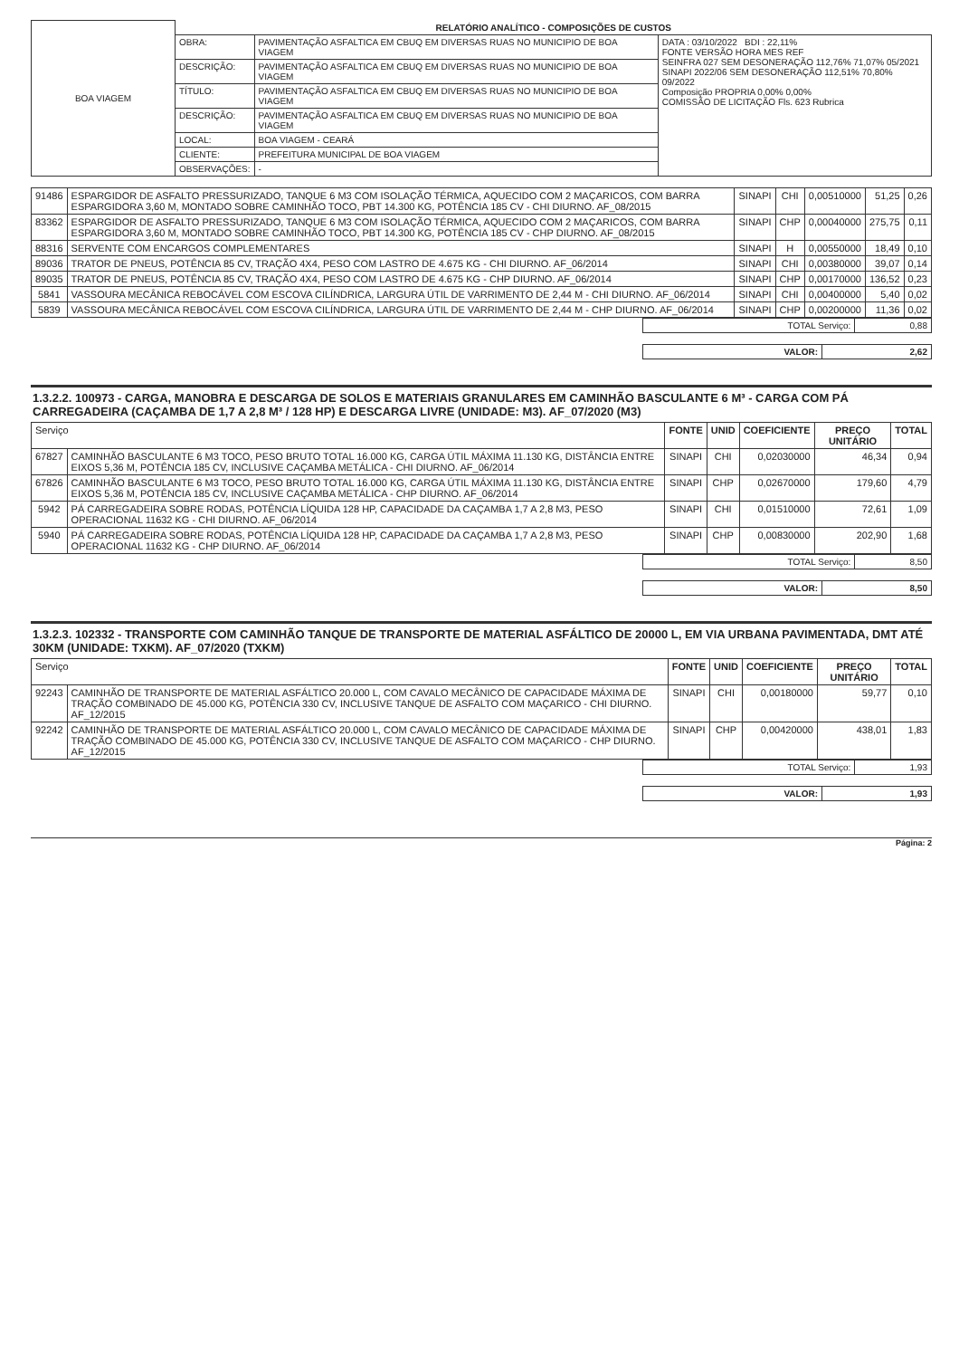| BOA VIAGEM | RELATÓRIO ANALÍTICO - COMPOSIÇÕES DE CUSTOS | | |
| | OBRA: | PAVIMENTAÇÃO ASFALTICA EM CBUQ EM DIVERSAS RUAS NO MUNICIPIO DE BOA VIAGEM | DATA : 03/10/2022 BDI : 22,11% FONTE VERSÃO HORA MES REF SEINFRA 027 SEM DESONERAÇÃO 112,76% 71,07% 05/2021 SINAPI 2022/06 SEM DESONERAÇÃO 112,51% 70,80% 09/2022 Composição PROPRIA 0,00% 0,00% COMISSÃO DE LICITAÇÃO Fls. 623 Rubrica |
| | DESCRIÇÃO: | PAVIMENTAÇÃO ASFALTICA EM CBUQ EM DIVERSAS RUAS NO MUNICIPIO DE BOA VIAGEM | |
| | TÍTULO: | PAVIMENTAÇÃO ASFALTICA EM CBUQ EM DIVERSAS RUAS NO MUNICIPIO DE BOA VIAGEM | |
| | DESCRIÇÃO: | PAVIMENTAÇÃO ASFALTICA EM CBUQ EM DIVERSAS RUAS NO MUNICIPIO DE BOA VIAGEM | |
| | LOCAL: | BOA VIAGEM - CEARÁ | |
| | CLIENTE: | PREFEITURA MUNICIPAL DE BOA VIAGEM | |
| | OBSERVAÇÕES: | - | |
| 91486 | ESPARGIDOR DE ASFALTO PRESSURIZADO, TANQUE 6 M3 COM ISOLAÇÃO TÉRMICA, AQUECIDO COM 2 MAÇARICOS, COM BARRA ESPARGIDORA 3,60 M, MONTADO SOBRE CAMINHÃO TOCO, PBT 14.300 KG, POTÊNCIA 185 CV - CHI DIURNO. AF_08/2015 | SINAPI | CHI | 0,00510000 | 51,25 | 0,26 |
| 83362 | ESPARGIDOR DE ASFALTO PRESSURIZADO, TANQUE 6 M3 COM ISOLAÇÃO TÉRMICA, AQUECIDO COM 2 MAÇARICOS, COM BARRA ESPARGIDORA 3,60 M, MONTADO SOBRE CAMINHÃO TOCO, PBT 14.300 KG, POTÊNCIA 185 CV - CHP DIURNO. AF_08/2015 | SINAPI | CHP | 0,00040000 | 275,75 | 0,11 |
| 88316 | SERVENTE COM ENCARGOS COMPLEMENTARES | SINAPI | H | 0,00550000 | 18,49 | 0,10 |
| 89036 | TRATOR DE PNEUS, POTÊNCIA 85 CV, TRAÇÃO 4X4, PESO COM LASTRO DE 4.675 KG - CHI DIURNO. AF_06/2014 | SINAPI | CHI | 0,00380000 | 39,07 | 0,14 |
| 89035 | TRATOR DE PNEUS, POTÊNCIA 85 CV, TRAÇÃO 4X4, PESO COM LASTRO DE 4.675 KG - CHP DIURNO. AF_06/2014 | SINAPI | CHP | 0,00170000 | 136,52 | 0,23 |
| 5841 | VASSOURA MECÂNICA REBOCÁVEL COM ESCOVA CILÍNDRICA, LARGURA ÚTIL DE VARRIMENTO DE 2,44 M - CHI DIURNO. AF_06/2014 | SINAPI | CHI | 0,00400000 | 5,40 | 0,02 |
| 5839 | VASSOURA MECÂNICA REBOCÁVEL COM ESCOVA CILÍNDRICA, LARGURA ÚTIL DE VARRIMENTO DE 2,44 M - CHP DIURNO. AF_06/2014 | SINAPI | CHP | 0,00200000 | 11,36 | 0,02 |
| TOTAL Serviço: | 0,88 |
| VALOR: | 2,62 |
1.3.2.2. 100973 - CARGA, MANOBRA E DESCARGA DE SOLOS E MATERIAIS GRANULARES EM CAMINHÃO BASCULANTE 6 M³ - CARGA COM PÁ CARREGADEIRA (CAÇAMBA DE 1,7 A 2,8 M³ / 128 HP) E DESCARGA LIVRE (UNIDADE: M3). AF_07/2020 (M3)
| Serviço | | FONTE | UNID | COEFICIENTE | PREÇO UNITÁRIO | TOTAL |
| --- | --- | --- | --- | --- | --- | --- |
| 67827 | CAMINHÃO BASCULANTE 6 M3 TOCO, PESO BRUTO TOTAL 16.000 KG, CARGA ÚTIL MÁXIMA 11.130 KG, DISTÂNCIA ENTRE EIXOS 5,36 M, POTÊNCIA 185 CV, INCLUSIVE CAÇAMBA METÁLICA - CHI DIURNO. AF_06/2014 | SINAPI | CHI | 0,02030000 | 46,34 | 0,94 |
| 67826 | CAMINHÃO BASCULANTE 6 M3 TOCO, PESO BRUTO TOTAL 16.000 KG, CARGA ÚTIL MÁXIMA 11.130 KG, DISTÂNCIA ENTRE EIXOS 5,36 M, POTÊNCIA 185 CV, INCLUSIVE CAÇAMBA METÁLICA - CHP DIURNO. AF_06/2014 | SINAPI | CHP | 0,02670000 | 179,60 | 4,79 |
| 5942 | PÁ CARREGADEIRA SOBRE RODAS, POTÊNCIA LÍQUIDA 128 HP, CAPACIDADE DA CAÇAMBA 1,7 A 2,8 M3, PESO OPERACIONAL 11632 KG - CHI DIURNO. AF_06/2014 | SINAPI | CHI | 0,01510000 | 72,61 | 1,09 |
| 5940 | PÁ CARREGADEIRA SOBRE RODAS, POTÊNCIA LÍQUIDA 128 HP, CAPACIDADE DA CAÇAMBA 1,7 A 2,8 M3, PESO OPERACIONAL 11632 KG - CHP DIURNO. AF_06/2014 | SINAPI | CHP | 0,00830000 | 202,90 | 1,68 |
| TOTAL Serviço: | 8,50 |
| VALOR: | 8,50 |
1.3.2.3. 102332 - TRANSPORTE COM CAMINHÃO TANQUE DE TRANSPORTE DE MATERIAL ASFÁLTICO DE 20000 L, EM VIA URBANA PAVIMENTADA, DMT ATÉ 30KM (UNIDADE: TXKM). AF_07/2020 (TXKM)
| Serviço | | FONTE | UNID | COEFICIENTE | PREÇO UNITÁRIO | TOTAL |
| --- | --- | --- | --- | --- | --- | --- |
| 92243 | CAMINHÃO DE TRANSPORTE DE MATERIAL ASFÁLTICO 20.000 L, COM CAVALO MECÂNICO DE CAPACIDADE MÁXIMA DE TRAÇÃO COMBINADO DE 45.000 KG, POTÊNCIA 330 CV, INCLUSIVE TANQUE DE ASFALTO COM MAÇARICO - CHI DIURNO. AF_12/2015 | SINAPI | CHI | 0,00180000 | 59,77 | 0,10 |
| 92242 | CAMINHÃO DE TRANSPORTE DE MATERIAL ASFÁLTICO 20.000 L, COM CAVALO MECÂNICO DE CAPACIDADE MÁXIMA DE TRAÇÃO COMBINADO DE 45.000 KG, POTÊNCIA 330 CV, INCLUSIVE TANQUE DE ASFALTO COM MAÇARICO - CHP DIURNO. AF_12/2015 | SINAPI | CHP | 0,00420000 | 438,01 | 1,83 |
| TOTAL Serviço: | 1,93 |
| VALOR: | 1,93 |
Página: 2